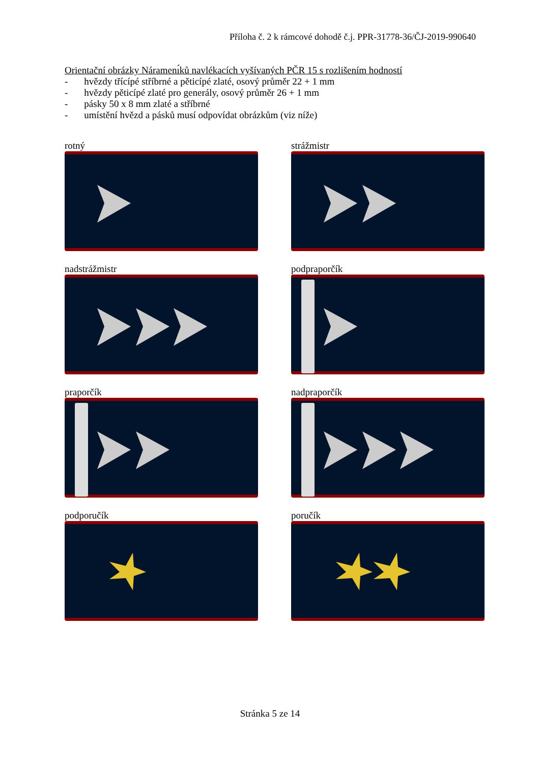Příloha č. 2 k rámcové dohodě č.j. PPR-31778-36/ČJ-2019-990640
Orientační obrázky Náramenı́ků navlékacích vyšívaných PČR 15 s rozlišením hodností
- hvězdy třícípé stříbrné a pěticípé zlaté, osový průměr 22 + 1 mm
- hvězdy pěticípé zlaté pro generály, osový průměr 26 + 1 mm
- pásky 50 x 8 mm zlaté a stříbrné
- umístění hvězd a pásků musí odpovídat obrázkům (viz níže)
rotný
strážmistr
nadstrážmistr
podpraporčík
praporčík
nadpraporčík
podporučík
poručík
Stránka 5 ze 14